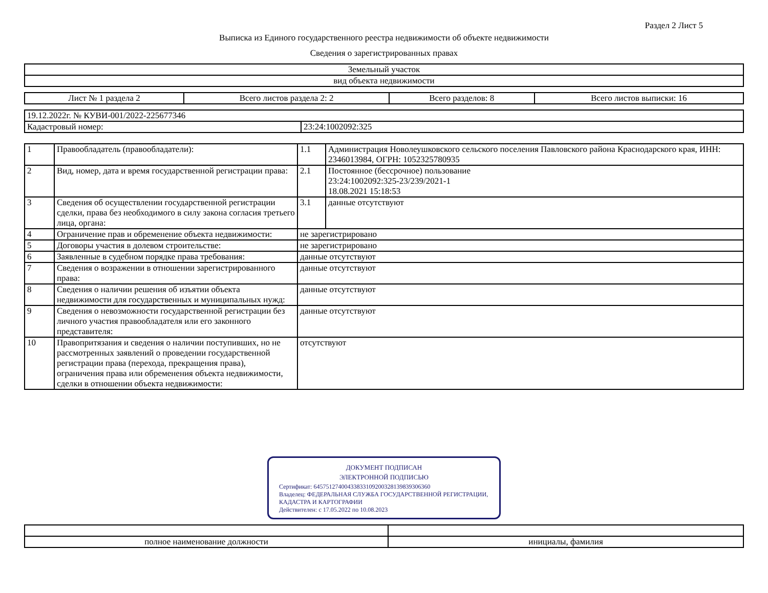Раздел 2 Лист 5
Выписка из Единого государственного реестра недвижимости об объекте недвижимости
Сведения о зарегистрированных правах
| Земельный участок |
| вид объекта недвижимости |
| Лист № 1 раздела 2 | Всего листов раздела 2: 2 | Всего разделов: 8 | Всего листов выписки: 16 |
| 19.12.2022г. № КУВИ-001/2022-225677346 | |
| Кадастровый номер: | 23:24:1002092:325 |
| 1 | Правообладатель (правообладатели): | 1.1 | Администрация Новолеушковского сельского поселения Павловского района Краснодарского края, ИНН: 2346013984, ОГРН: 1052325780935 |
| 2 | Вид, номер, дата и время государственной регистрации права: | 2.1 | Постоянное (бессрочное) пользование 23:24:1002092:325-23/239/2021-1 18.08.2021 15:18:53 |
| 3 | Сведения об осуществлении государственной регистрации сделки, права без необходимого в силу закона согласия третьего лица, органа: | 3.1 | данные отсутствуют |
| 4 | Ограничение прав и обременение объекта недвижимости: | не зарегистрировано | |
| 5 | Договоры участия в долевом строительстве: | не зарегистрировано | |
| 6 | Заявленные в судебном порядке права требования: | данные отсутствуют | |
| 7 | Сведения о возражении в отношении зарегистрированного права: | данные отсутствуют | |
| 8 | Сведения о наличии решения об изъятии объекта недвижимости для государственных и муниципальных нужд: | данные отсутствуют | |
| 9 | Сведения о невозможности государственной регистрации без личного участия правообладателя или его законного представителя: | данные отсутствуют | |
| 10 | Правопритязания и сведения о наличии поступивших, но не рассмотренных заявлений о проведении государственной регистрации права (перехода, прекращения права), ограничения права или обременения объекта недвижимости, сделки в отношении объекта недвижимости: | отсутствуют | |
ДОКУМЕНТ ПОДПИСАН
ЭЛЕКТРОННОЙ ПОДПИСЬЮ
Сертификат: 645751274004338331092003281398393063​60
Владелец: ФЕДЕРАЛЬНАЯ СЛУЖБА ГОСУДАРСТВЕННОЙ РЕГИСТРАЦИИ, КАДАСТРА И КАРТОГРАФИИ
Действителен: с 17.05.2022 по 10.08.2023
| полное наименование должности | инициалы, фамилия |